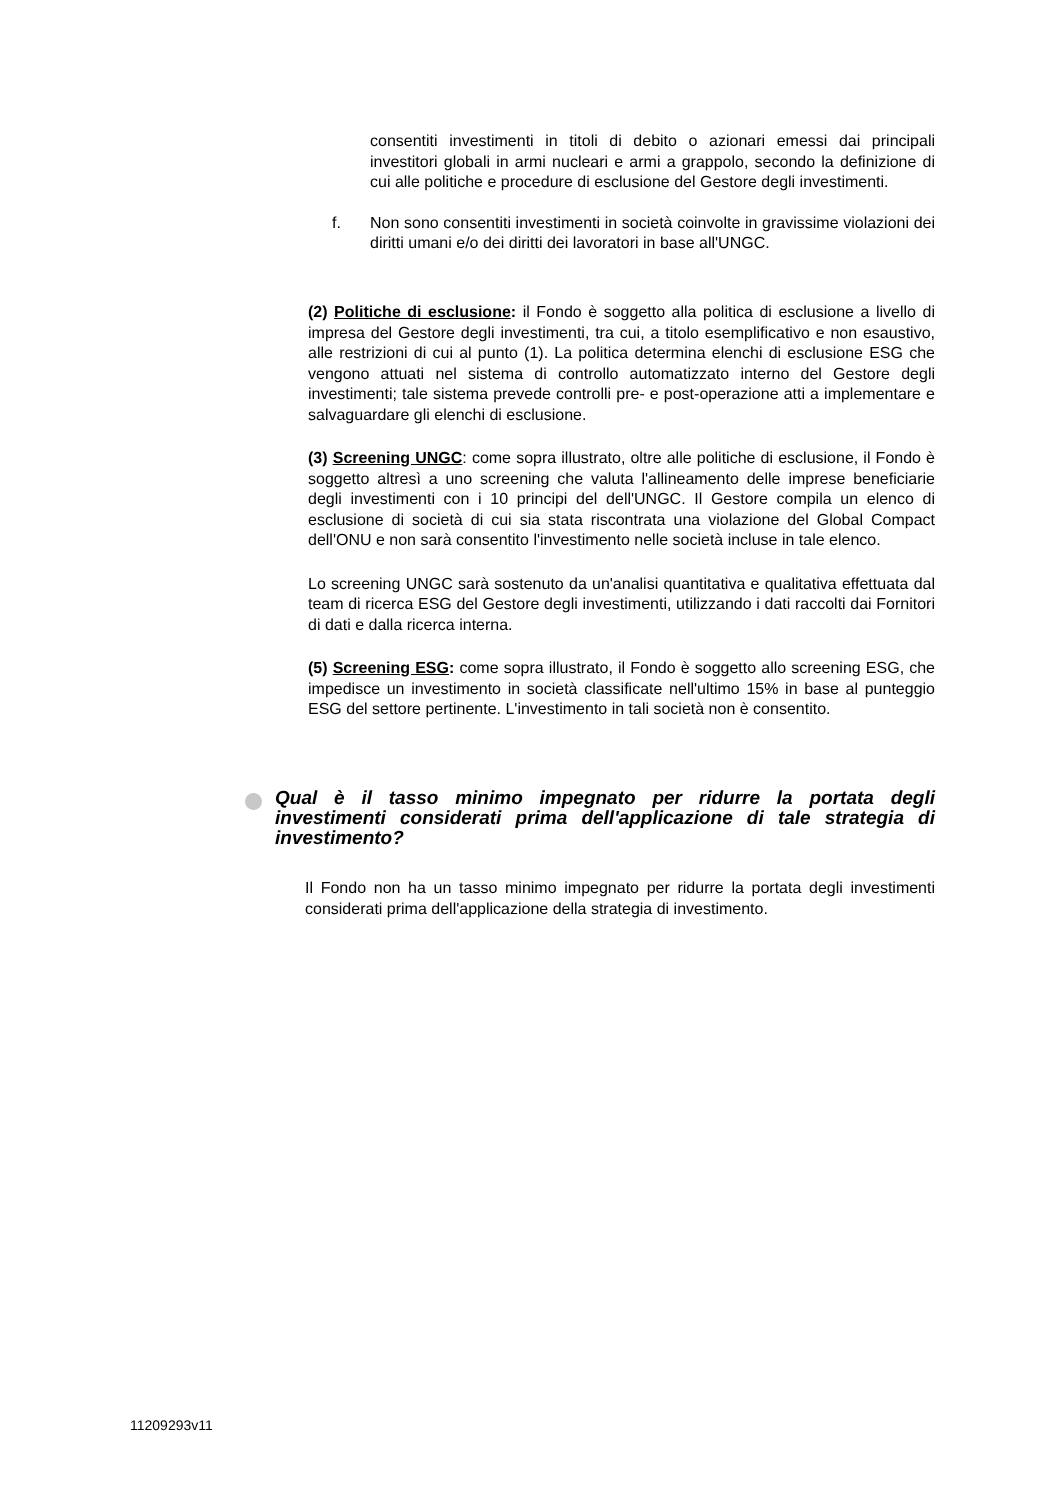consentiti investimenti in titoli di debito o azionari emessi dai principali investitori globali in armi nucleari e armi a grappolo, secondo la definizione di cui alle politiche e procedure di esclusione del Gestore degli investimenti.
f. Non sono consentiti investimenti in società coinvolte in gravissime violazioni dei diritti umani e/o dei diritti dei lavoratori in base all'UNGC.
(2) Politiche di esclusione: il Fondo è soggetto alla politica di esclusione a livello di impresa del Gestore degli investimenti, tra cui, a titolo esemplificativo e non esaustivo, alle restrizioni di cui al punto (1). La politica determina elenchi di esclusione ESG che vengono attuati nel sistema di controllo automatizzato interno del Gestore degli investimenti; tale sistema prevede controlli pre- e post-operazione atti a implementare e salvaguardare gli elenchi di esclusione.
(3) Screening UNGC: come sopra illustrato, oltre alle politiche di esclusione, il Fondo è soggetto altresì a uno screening che valuta l'allineamento delle imprese beneficiarie degli investimenti con i 10 principi del dell'UNGC. Il Gestore compila un elenco di esclusione di società di cui sia stata riscontrata una violazione del Global Compact dell'ONU e non sarà consentito l'investimento nelle società incluse in tale elenco.
Lo screening UNGC sarà sostenuto da un'analisi quantitativa e qualitativa effettuata dal team di ricerca ESG del Gestore degli investimenti, utilizzando i dati raccolti dai Fornitori di dati e dalla ricerca interna.
(5) Screening ESG: come sopra illustrato, il Fondo è soggetto allo screening ESG, che impedisce un investimento in società classificate nell'ultimo 15% in base al punteggio ESG del settore pertinente. L'investimento in tali società non è consentito.
Qual è il tasso minimo impegnato per ridurre la portata degli investimenti considerati prima dell'applicazione di tale strategia di investimento?
Il Fondo non ha un tasso minimo impegnato per ridurre la portata degli investimenti considerati prima dell'applicazione della strategia di investimento.
11209293v11